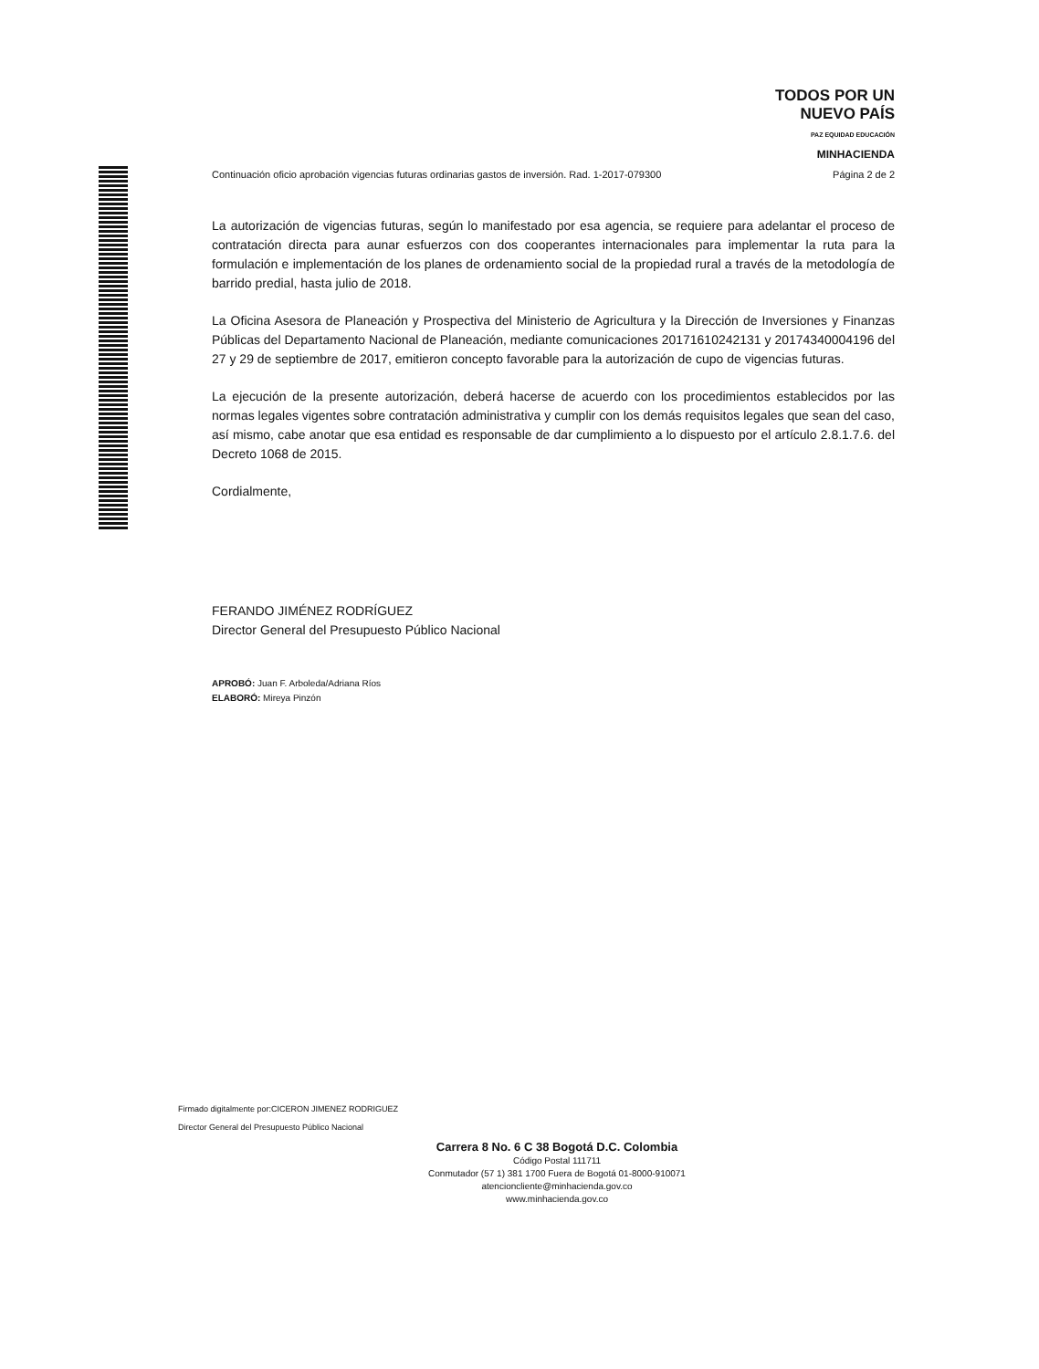TODOS POR UN
NUEVO PAÍS
PAZ EQUIDAD EDUCACIÓN
MINHACIENDA
Continuación oficio aprobación vigencias futuras ordinarias gastos de inversión. Rad. 1-2017-079300 Página 2 de 2
La autorización de vigencias futuras, según lo manifestado por esa agencia, se requiere para adelantar el proceso de contratación directa para aunar esfuerzos con dos cooperantes internacionales para implementar la ruta para la formulación e implementación de los planes de ordenamiento social de la propiedad rural a través de la metodología de barrido predial, hasta julio de 2018.
La Oficina Asesora de Planeación y Prospectiva del Ministerio de Agricultura y la Dirección de Inversiones y Finanzas Públicas del Departamento Nacional de Planeación, mediante comunicaciones 20171610242131 y 20174340004196 del 27 y 29 de septiembre de 2017, emitieron concepto favorable para la autorización de cupo de vigencias futuras.
La ejecución de la presente autorización, deberá hacerse de acuerdo con los procedimientos establecidos por las normas legales vigentes sobre contratación administrativa y cumplir con los demás requisitos legales que sean del caso, así mismo, cabe anotar que esa entidad es responsable de dar cumplimiento a lo dispuesto por el artículo 2.8.1.7.6. del Decreto 1068 de 2015.
Cordialmente,
FERANDO JIMÉNEZ RODRÍGUEZ
Director General del Presupuesto Público Nacional
APROBÓ: Juan F. Arboleda/Adriana Ríos
ELABORÓ: Mireya Pinzón
Firmado digitalmente por:CICERON JIMENEZ RODRIGUEZ
Director General del Presupuesto Público Nacional
Carrera 8 No. 6 C 38 Bogotá D.C. Colombia
Código Postal 111711
Conmutador (57 1) 381 1700 Fuera de Bogotá 01-8000-910071
atencioncliente@minhacienda.gov.co
www.minhacienda.gov.co